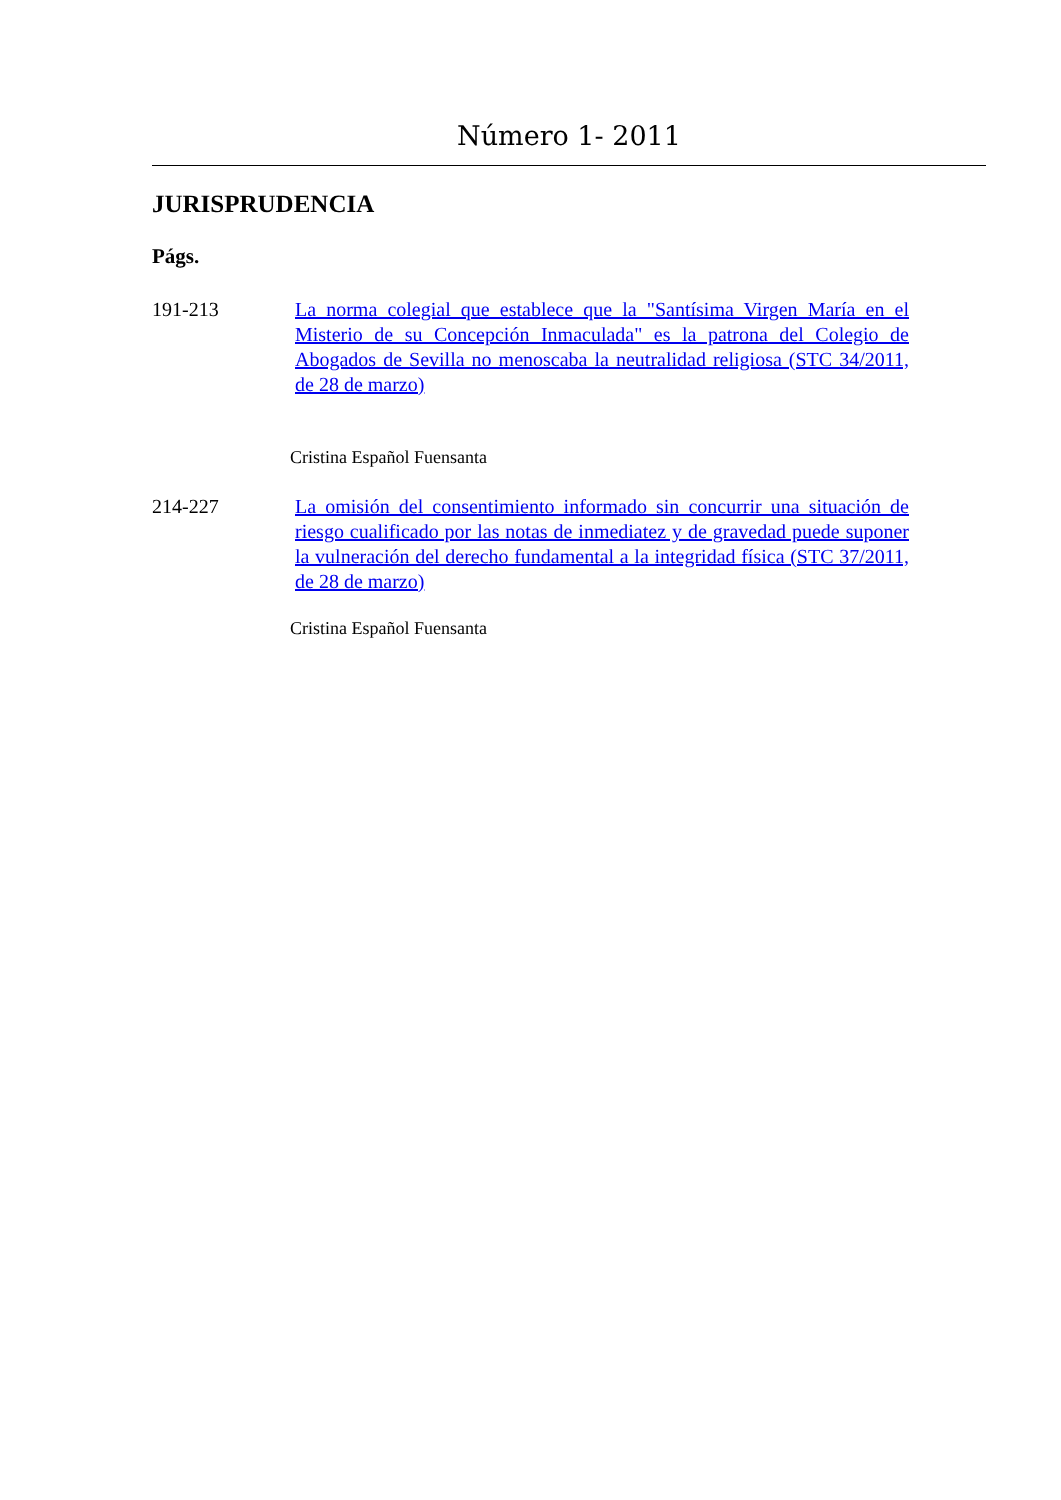Número 1- 2011
JURISPRUDENCIA
Págs.
191-213 La norma colegial que establece que la "Santísima Virgen María en el Misterio de su Concepción Inmaculada" es la patrona del Colegio de Abogados de Sevilla no menoscaba la neutralidad religiosa (STC 34/2011, de 28 de marzo)
Cristina Español Fuensanta
214-227 La omisión del consentimiento informado sin concurrir una situación de riesgo cualificado por las notas de inmediatez y de gravedad puede suponer la vulneración del derecho fundamental a la integridad física (STC 37/2011, de 28 de marzo)
Cristina Español Fuensanta